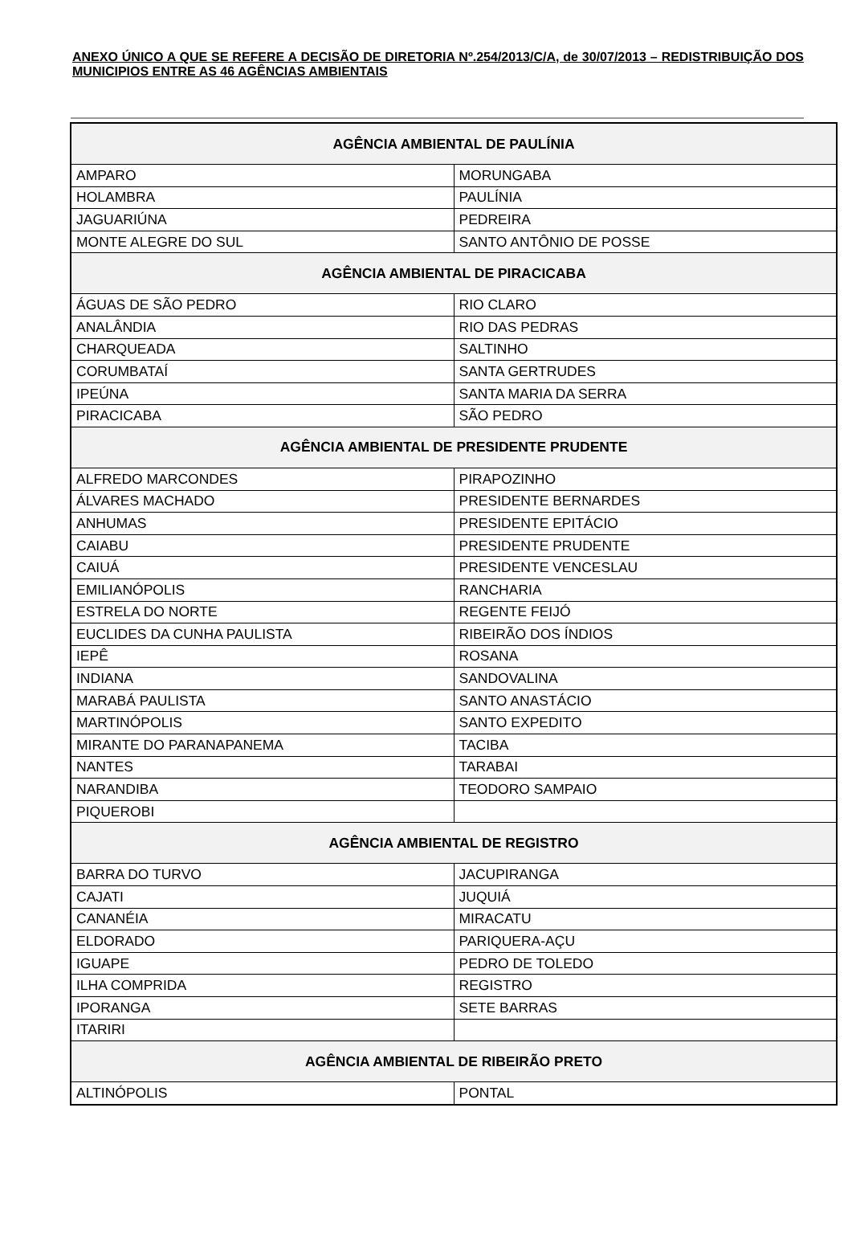ANEXO ÚNICO A QUE SE REFERE A DECISÃO DE DIRETORIA Nº.254/2013/C/A, de 30/07/2013 – REDISTRIBUIÇÃO DOS MUNICIPIOS ENTRE AS 46 AGÊNCIAS AMBIENTAIS
| AGÊNCIA AMBIENTAL DE PAULÍNIA | |
| --- | --- |
| AMPARO | MORUNGABA |
| HOLAMBRA | PAULÍNIA |
| JAGUARIÚNA | PEDREIRA |
| MONTE ALEGRE DO SUL | SANTO ANTÔNIO DE POSSE |
| AGÊNCIA AMBIENTAL DE PIRACICABA | |
| ÁGUAS DE SÃO PEDRO | RIO CLARO |
| ANALÂNDIA | RIO DAS PEDRAS |
| CHARQUEADA | SALTINHO |
| CORUMBATAÍ | SANTA GERTRUDES |
| IPEÚNA | SANTA MARIA DA SERRA |
| PIRACICABA | SÃO PEDRO |
| AGÊNCIA AMBIENTAL DE PRESIDENTE PRUDENTE | |
| ALFREDO MARCONDES | PIRAPOZINHO |
| ÁLVARES MACHADO | PRESIDENTE BERNARDES |
| ANHUMAS | PRESIDENTE EPITÁCIO |
| CAIABU | PRESIDENTE PRUDENTE |
| CAIUÁ | PRESIDENTE VENCESLAU |
| EMILIANÓPOLIS | RANCHARIA |
| ESTRELA DO NORTE | REGENTE FEIJÓ |
| EUCLIDES DA CUNHA PAULISTA | RIBEIRÃO DOS ÍNDIOS |
| IEPÊ | ROSANA |
| INDIANA | SANDOVALINA |
| MARABÁ PAULISTA | SANTO ANASTÁCIO |
| MARTINÓPOLIS | SANTO EXPEDITO |
| MIRANTE DO PARANAPANEMA | TACIBA |
| NANTES | TARABAI |
| NARANDIBA | TEODORO SAMPAIO |
| PIQUEROBI | |
| AGÊNCIA AMBIENTAL DE REGISTRO | |
| BARRA DO TURVO | JACUPIRANGA |
| CAJATI | JUQUIÁ |
| CANANÉIA | MIRACATU |
| ELDORADO | PARIQUERA-AÇU |
| IGUAPE | PEDRO DE TOLEDO |
| ILHA COMPRIDA | REGISTRO |
| IPORANGA | SETE BARRAS |
| ITARIRI | |
| AGÊNCIA AMBIENTAL DE RIBEIRÃO PRETO | |
| ALTINÓPOLIS | PONTAL |